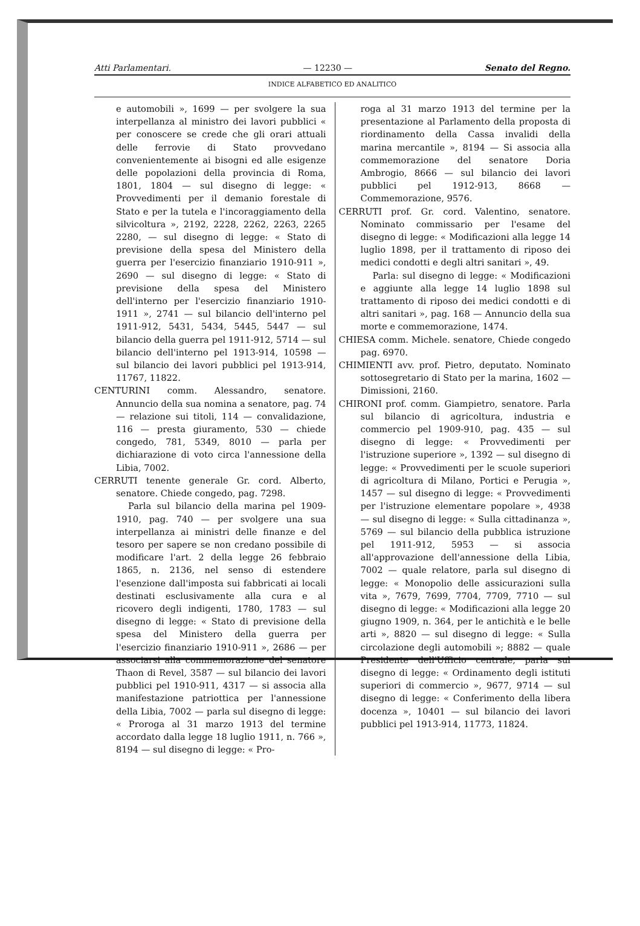Atti Parlamentari. — 12230 — Senato del Regno.
INDICE ALFABETICO ED ANALITICO
e automobili », 1699 — per svolgere la sua interpellanza al ministro dei lavori pubblici « per conoscere se crede che gli orari attuali delle ferrovie di Stato provvedano convenientemente ai bisogni ed alle esigenze delle popolazioni della provincia di Roma, 1801, 1804 — sul disegno di legge: « Provvedimenti per il demanio forestale di Stato e per la tutela e l'incoraggiamento della silvicoltura », 2192, 2228, 2262, 2263, 2265 2280, — sul disegno di legge: « Stato di previsione della spesa del Ministero della guerra per l'esercizio finanziario 1910-911 », 2690 — sul disegno di legge: « Stato di previsione della spesa del Ministero dell'interno per l'esercizio finanziario 1910-1911 », 2741 — sul bilancio dell'interno pel 1911-912, 5431, 5434, 5445, 5447 — sul bilancio della guerra pel 1911-912, 5714 — sul bilancio dell'interno pel 1913-914, 10598 — sul bilancio dei lavori pubblici pel 1913-914, 11767, 11822.
CENTURINI comm. Alessandro, senatore. Annuncio della sua nomina a senatore, pag. 74 — relazione sui titoli, 114 — convalidazione, 116 — presta giuramento, 530 — chiede congedo, 781, 5349, 8010 — parla per dichiarazione di voto circa l'annessione della Libia, 7002.
CERRUTI tenente generale Gr. cord. Alberto, senatore. Chiede congedo, pag. 7298.
Parla sul bilancio della marina pel 1909-1910, pag. 740 — per svolgere una sua interpellanza ai ministri delle finanze e del tesoro per sapere se non credano possibile di modificare l'art. 2 della legge 26 febbraio 1865, n. 2136, nel senso di estendere l'esenzione dall'imposta sui fabbricati ai locali destinati esclusivamente alla cura e al ricovero degli indigenti, 1780, 1783 — sul disegno di legge: « Stato di previsione della spesa del Ministero della guerra per l'esercizio finanziario 1910-911 », 2686 — per associarsi alla commemorazione del senatore Thaon di Revel, 3587 — sul bilancio dei lavori pubblici pel 1910-911, 4317 — si associa alla manifestazione patriottica per l'annessione della Libia, 7002 — parla sul disegno di legge: « Proroga al 31 marzo 1913 del termine accordato dalla legge 18 luglio 1911, n. 766 », 8194 — sul disegno di legge: « Pro-
roga al 31 marzo 1913 del termine per la presentazione al Parlamento della proposta di riordinamento della Cassa invalidi della marina mercantile », 8194 — Si associa alla commemorazione del senatore Doria Ambrogio, 8666 — sul bilancio dei lavori pubblici pel 1912-913, 8668 — Commemorazione, 9576.
CERRUTI prof. Gr. cord. Valentino, senatore. Nominato commissario per l'esame del disegno di legge: « Modificazioni alla legge 14 luglio 1898, per il trattamento di riposo dei medici condotti e degli altri sanitari », 49.
Parla: sul disegno di legge: « Modificazioni e aggiunte alla legge 14 luglio 1898 sul trattamento di riposo dei medici condotti e di altri sanitari », pag. 168 — Annuncio della sua morte e commemorazione, 1474.
CHIESA comm. Michele. senatore, Chiede congedo pag. 6970.
CHIMIENTI avv. prof. Pietro, deputato. Nominato sottosegretario di Stato per la marina, 1602 — Dimissioni, 2160.
CHIRONI prof. comm. Giampietro, senatore. Parla sul bilancio di agricoltura, industria e commercio pel 1909-910, pag. 435 — sul disegno di legge: « Provvedimenti per l'istruzione superiore », 1392 — sul disegno di legge: « Provvedimenti per le scuole superiori di agricoltura di Milano, Portici e Perugia », 1457 — sul disegno di legge: « Provvedimenti per l'istruzione elementare popolare », 4938 — sul disegno di legge: « Sulla cittadinanza », 5769 — sul bilancio della pubblica istruzione pel 1911-912, 5953 — si associa all'approvazione dell'annessione della Libia, 7002 — quale relatore, parla sul disegno di legge: « Monopolio delle assicurazioni sulla vita », 7679, 7699, 7704, 7709, 7710 — sul disegno di legge: « Modificazioni alla legge 20 giugno 1909, n. 364, per le antichità e le belle arti », 8820 — sul disegno di legge: « Sulla circolazione degli automobili »; 8882 — quale Presidente dell'Ufficio centrale, parla sul disegno di legge: « Ordinamento degli istituti superiori di commercio », 9677, 9714 — sul disegno di legge: « Conferimento della libera docenza », 10401 — sul bilancio dei lavori pubblici pel 1913-914, 11773, 11824.